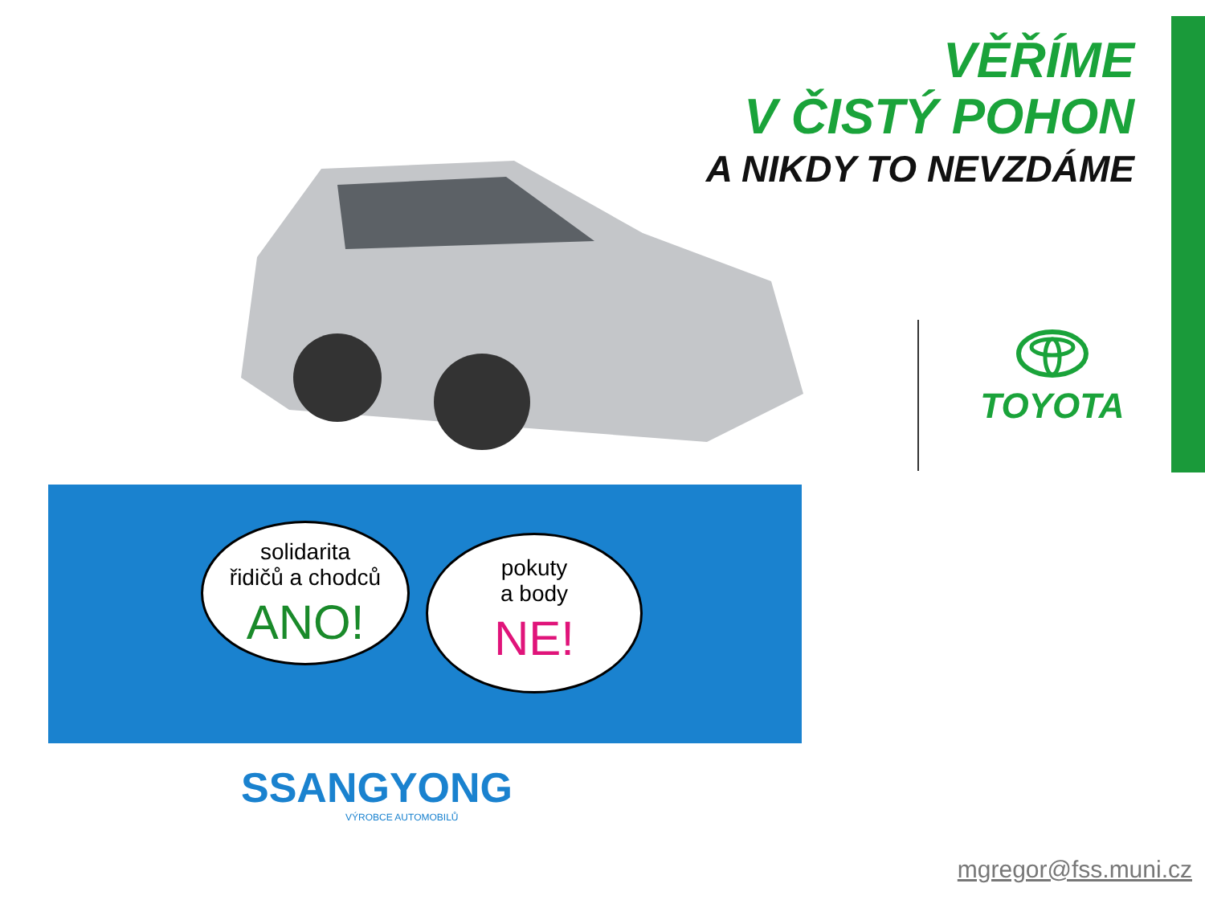VĚŘÍME
V ČISTÝ POHON
A NIKDY TO NEVZDÁME
TOYOTA
solidarita
řidičů a chodců
ANO!
pokuty
a body
NE!
SSANGYONG
VÝROBCE AUTOMOBILŮ
mgregor@fss.muni.cz